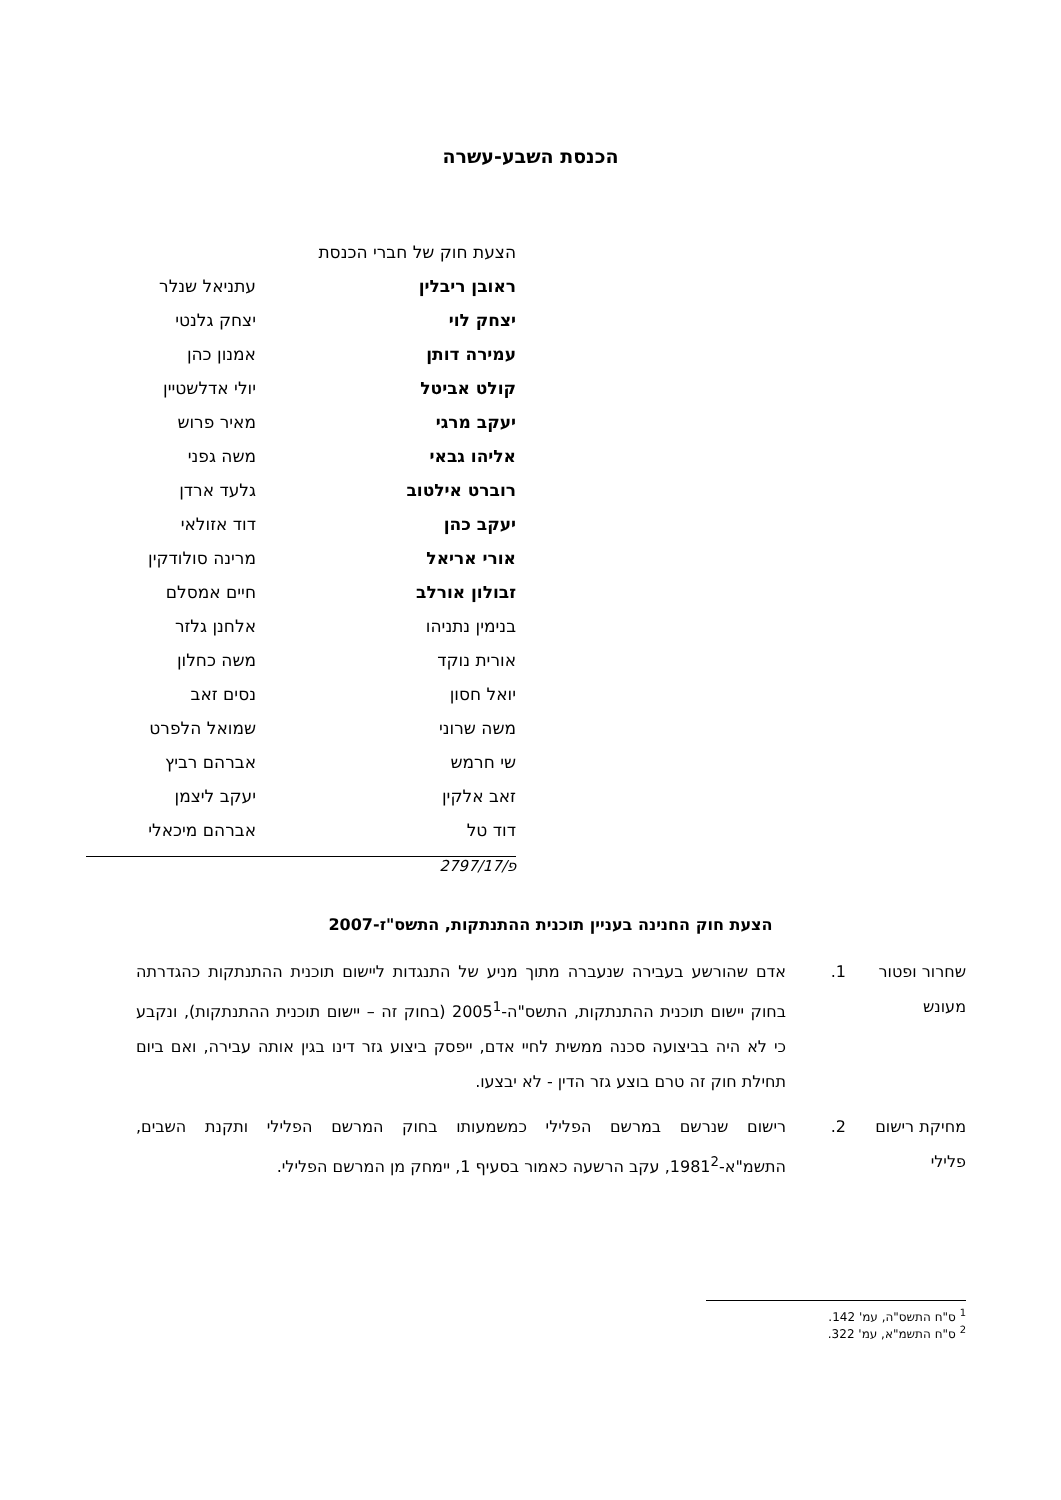הכנסת השבע-עשרה
הצעת חוק של חברי הכנסת
| ראובן ריבלין | עתניאל שנלר |
| יצחק לוי | יצחק גלנטי |
| עמירה דותן | אמנון כהן |
| קולט אביטל | יולי אדלשטיין |
| יעקב מרגי | מאיר פרוש |
| אליהו גבאי | משה גפני |
| רוברט אילטוב | גלעד ארדן |
| יעקב כהן | דוד אזולאי |
| אורי אריאל | מרינה סולודקין |
| זבולון אורלב | חיים אמסלם |
| בנימין נתניהו | אלחנן גלזר |
| אורית נוקד | משה כחלון |
| יואל חסון | נסים זאב |
| משה שרוני | שמואל הלפרט |
| שי חרמש | אברהם רביץ |
| זאב אלקין | יעקב ליצמן |
| דוד טל | אברהם מיכאלי |
פ/2797/17
הצעת חוק החנינה בעניין תוכנית ההתנתקות, התשס"ז-2007
שחרור ופטור מעונש
1. אדם שהורשע בעבירה שנעברה מתוך מניע של התנגדות ליישום תוכנית ההתנתקות כהגדרתה בחוק יישום תוכנית ההתנתקות, התשס"ה-2005<sup>1</sup> (בחוק זה – יישום תוכנית ההתנתקות), ונקבע כי לא היה בביצועה סכנה ממשית לחיי אדם, ייפסק ביצוע גזר דינו בגין אותה עבירה, ואם ביום תחילת חוק זה טרם בוצע גזר הדין - לא יבצעו.
מחיקת רישום פלילי
2. רישום שנרשם במרשם הפלילי כמשמעותו בחוק המרשם הפלילי ותקנת השבים, התשמ"א-1981<sup>2</sup>, עקב הרשעה כאמור בסעיף 1, יימחק מן המרשם הפלילי.
<sup>1</sup> ס"ח התשס"ה, עמ' 142.
<sup>2</sup> ס"ח התשמ"א, עמ' 322.